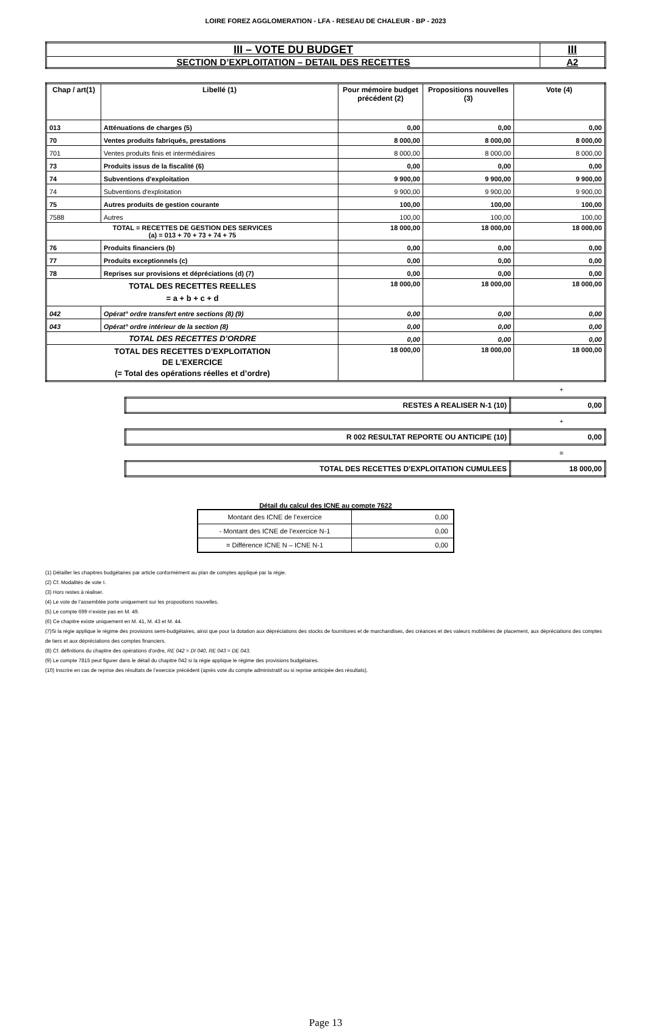LOIRE FOREZ AGGLOMERATION - LFA - RESEAU DE CHALEUR - BP - 2023
| III – VOTE DU BUDGET | III |
| SECTION D’EXPLOITATION – DETAIL DES RECETTES | A2 |
| Chap / art(1) | Libellé (1) | Pour mémoire budget précédent (2) | Propositions nouvelles (3) | Vote (4) |
| --- | --- | --- | --- | --- |
| 013 | Atténuations de charges (5) | 0,00 | 0,00 | 0,00 |
| 70 | Ventes produits fabriqués, prestations | 8 000,00 | 8 000,00 | 8 000,00 |
| 701 | Ventes produits finis et intermédiaires | 8 000,00 | 8 000,00 | 8 000,00 |
| 73 | Produits issus de la fiscalité (6) | 0,00 | 0,00 | 0,00 |
| 74 | Subventions d'exploitation | 9 900,00 | 9 900,00 | 9 900,00 |
| 74 | Subventions d'exploitation | 9 900,00 | 9 900,00 | 9 900,00 |
| 75 | Autres produits de gestion courante | 100,00 | 100,00 | 100,00 |
| 7588 | Autres | 100,00 | 100,00 | 100,00 |
| TOTAL = RECETTES DE GESTION DES SERVICES (a) = 013 + 70 + 73 + 74 + 75 | | 18 000,00 | 18 000,00 | 18 000,00 |
| 76 | Produits financiers (b) | 0,00 | 0,00 | 0,00 |
| 77 | Produits exceptionnels (c) | 0,00 | 0,00 | 0,00 |
| 78 | Reprises sur provisions et dépréciations (d) (7) | 0,00 | 0,00 | 0,00 |
| TOTAL DES RECETTES REELLES = a + b + c + d | | 18 000,00 | 18 000,00 | 18 000,00 |
| 042 | Opérat° ordre transfert entre sections (8) (9) | 0,00 | 0,00 | 0,00 |
| 043 | Opérat° ordre intérieur de la section (8) | 0,00 | 0,00 | 0,00 |
| TOTAL DES RECETTES D’ORDRE | | 0,00 | 0,00 | 0,00 |
| TOTAL DES RECETTES D’EXPLOITATION DE L’EXERCICE (= Total des opérations réelles et d’ordre) | | 18 000,00 | 18 000,00 | 18 000,00 |
+
| RESTES A REALISER N-1 (10) | 0,00 |
+
| R 002 RESULTAT REPORTE OU ANTICIPE (10) | 0,00 |
=
| TOTAL DES RECETTES D’EXPLOITATION CUMULEES | 18 000,00 |
Détail du calcul des ICNE au compte 7622
| Montant des ICNE de l’exercice | 0,00 |
| - Montant des ICNE de l’exercice N-1 | 0,00 |
| = Différence ICNE N – ICNE N-1 | 0,00 |
(1) Détailler les chapitres budgétaires par article conformément au plan de comptes appliqué par la régie.
(2) Cf. Modalités de vote I.
(3) Hors restes à réaliser.
(4) Le vote de l’assemblée porte uniquement sur les propositions nouvelles.
(5) Le compte 699 n’existe pas en M. 49.
(6) Ce chapitre existe uniquement en M. 41, M. 43 et M. 44.
(7)Si la régie applique le régime des provisions semi-budgétaires, ainsi que pour la dotation aux dépréciations des stocks de fournitures et de marchandises, des créances et des valeurs mobilières de placement, aux dépréciations des comptes de tiers et aux dépréciations des comptes financiers.
(8) Cf. définitions du chapitre des opérations d’ordre, RE 042 = DI 040, RE 043 = DE 043.
(9) Le compte 7815 peut figurer dans le détail du chapitre 042 si la régie applique le régime des provisions budgétaires.
(10) Inscrire en cas de reprise des résultats de l’exercice précédent (après vote du compte administratif ou si reprise anticipée des résultats).
Page 13